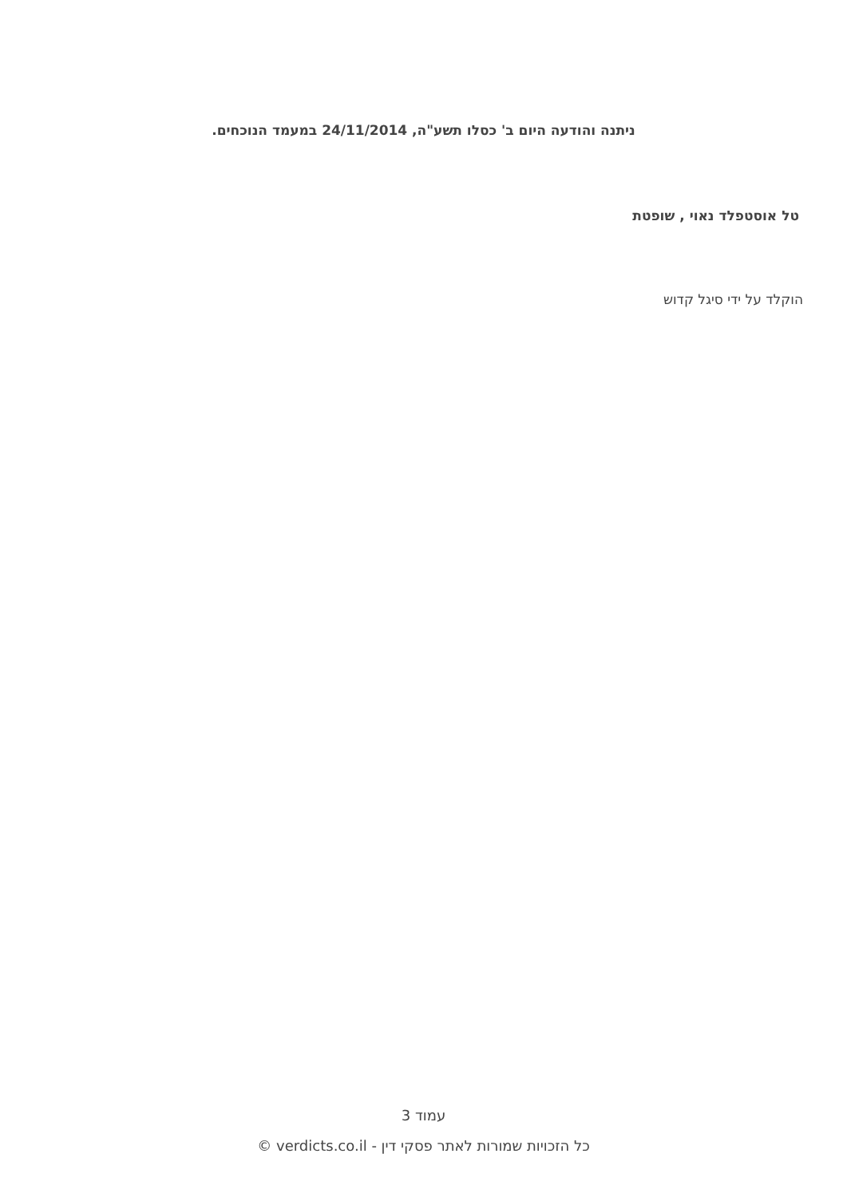ניתנה והודעה היום ב' כסלו תשע"ה, 24/11/2014 במעמד הנוכחים.
טל אוסטפלד נאוי , שופטת
הוקלד על ידי סיגל קדוש
עמוד 3
כל הזכויות שמורות לאתר פסקי דין - verdicts.co.il ©